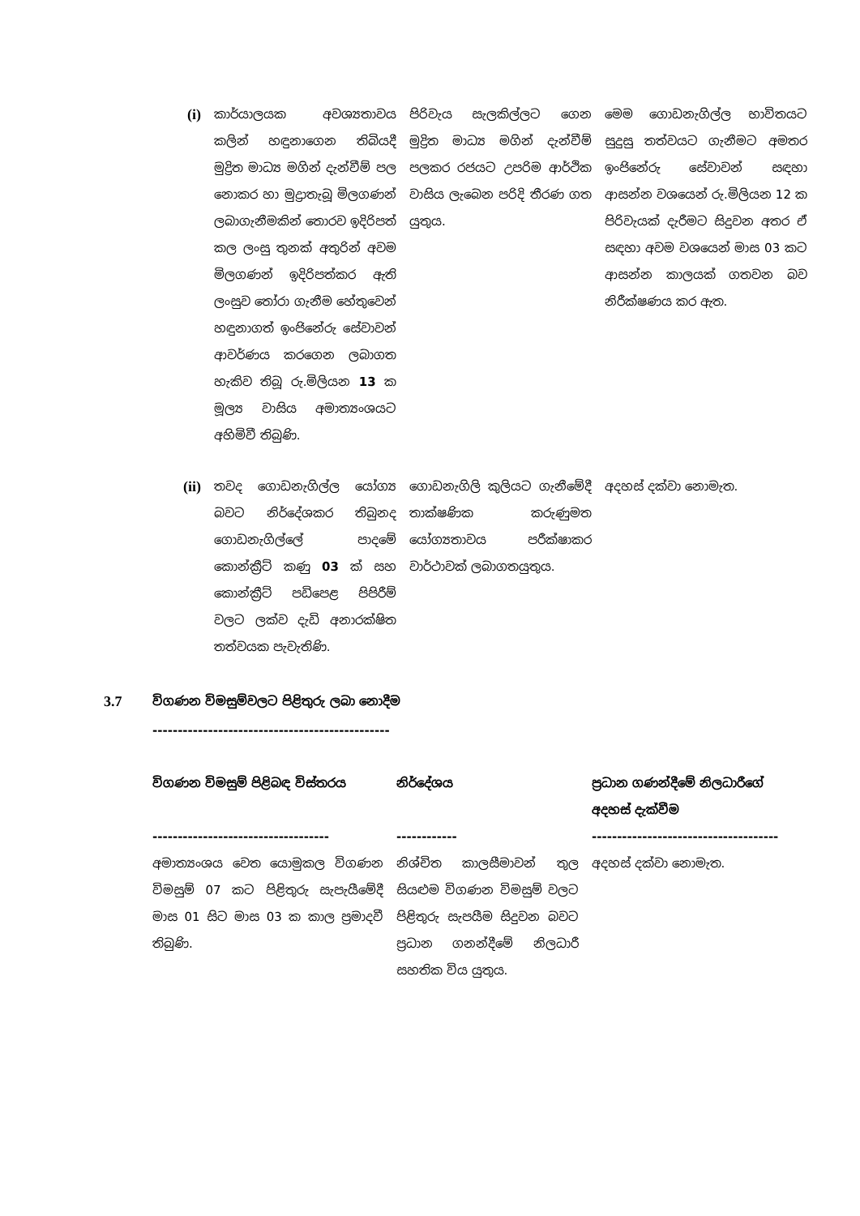| (i) | කාර්යාලයක අවශ්‍යතාවය කලින් හඳුනාගෙන තිබියදී මුද්‍රිත මාධ්‍ය මගින් දැන්වීම් පල නොකර හා මුද්‍රාතැබූ මිලගණන් ලබාගැනීමකින් තොරව ඉදිරිපත් කල ලංසු තුනක් අතුරින් අවම මිලගණන් ඉදිරිපත්කර ඇති ලංසුව තෝරා ගැනීම හේතුවෙන් හඳුනාගත් ඉංජිනේරු සේවාවන් ආවර්ණය කරගෙන ලබාගත හැකිව තිබූ රු.මිලියන 13 ක මූල්‍ය වාසිය අමාත්‍යංශයට අහිමිවී තිබුණි. | පිරිවැය සැලකිල්ලට ගෙන මුද්‍රිත මාධ්‍ය මගින් දැන්වීම් පලකර රජයට උපරිම ආර්ථික වාසිය ලැබෙන පරිදි තීරණ ගත යුතුය. | මෙම ගොඩනැගිල්ල භාවිතයට සුදුසු තත්වයට ගැනීමට අමතර ඉංජිනේරු සේවාවන් සඳහා ආසන්න වශයෙන් රු.මිලියන 12 ක පිරිවැයක් දැරීමට සිදුවන අතර ඒ සඳහා අවම වශයෙන් මාස 03 කට ආසන්න කාලයක් ගතවන බව නිරීක්ෂණය කර ඇත. |
| (ii) | තවද ගොඩනැගිල්ල යෝග්‍ය බවට නිර්දේශකර තිබුනද ගොඩනැගිල්ලේ පාදමේ කොන්ක්‍රීට් කණු 03 ක් සහ කොන්ක්‍රීට් පඩිපෙළ පිපිරීම් වලට ලක්ව දැඩි අනාරක්ෂිත තත්වයක පැවැතිණි. | ගොඩනැගිලි කුලියට ගැනීමේදී තාක්ෂණික කරුණුමත යෝග්‍යතාවය පරීක්ෂාකර වාර්ථාවක් ලබාගතයුතුය. | අදහස් දක්වා නොමැත. |
3.7 විගණන විමසුම්වලට පිළිතුරු ලබා නොදීම
-----------------------------------------------
| විගණන විමසුම් පිළිබඳ විස්තරය ----------------------------------- | නිර්දේශය ------------ | ප්‍රධාන ගණන්දීමේ නිලධාරීගේ අදහස් දැක්වීම ------------------------------------- |
| --- | --- | --- |
| අමාත්‍යංශය වෙත යොමුකල විගණන විමසුම් 07 කට පිළිතුරු සැපැයීමේදී මාස 01 සිට මාස 03 ක කාල ප්‍රමාදවී තිබුණි. | නිශ්චිත කාලසීමාවන් තුල සියළුම විගණන විමසුම් වලට පිළිතුරු සැපයීම සිදුවන බවට ප්‍රධාන ගනන්දීමේ නිලධාරී සහතික විය යුතුය. | අදහස් දක්වා නොමැත. |